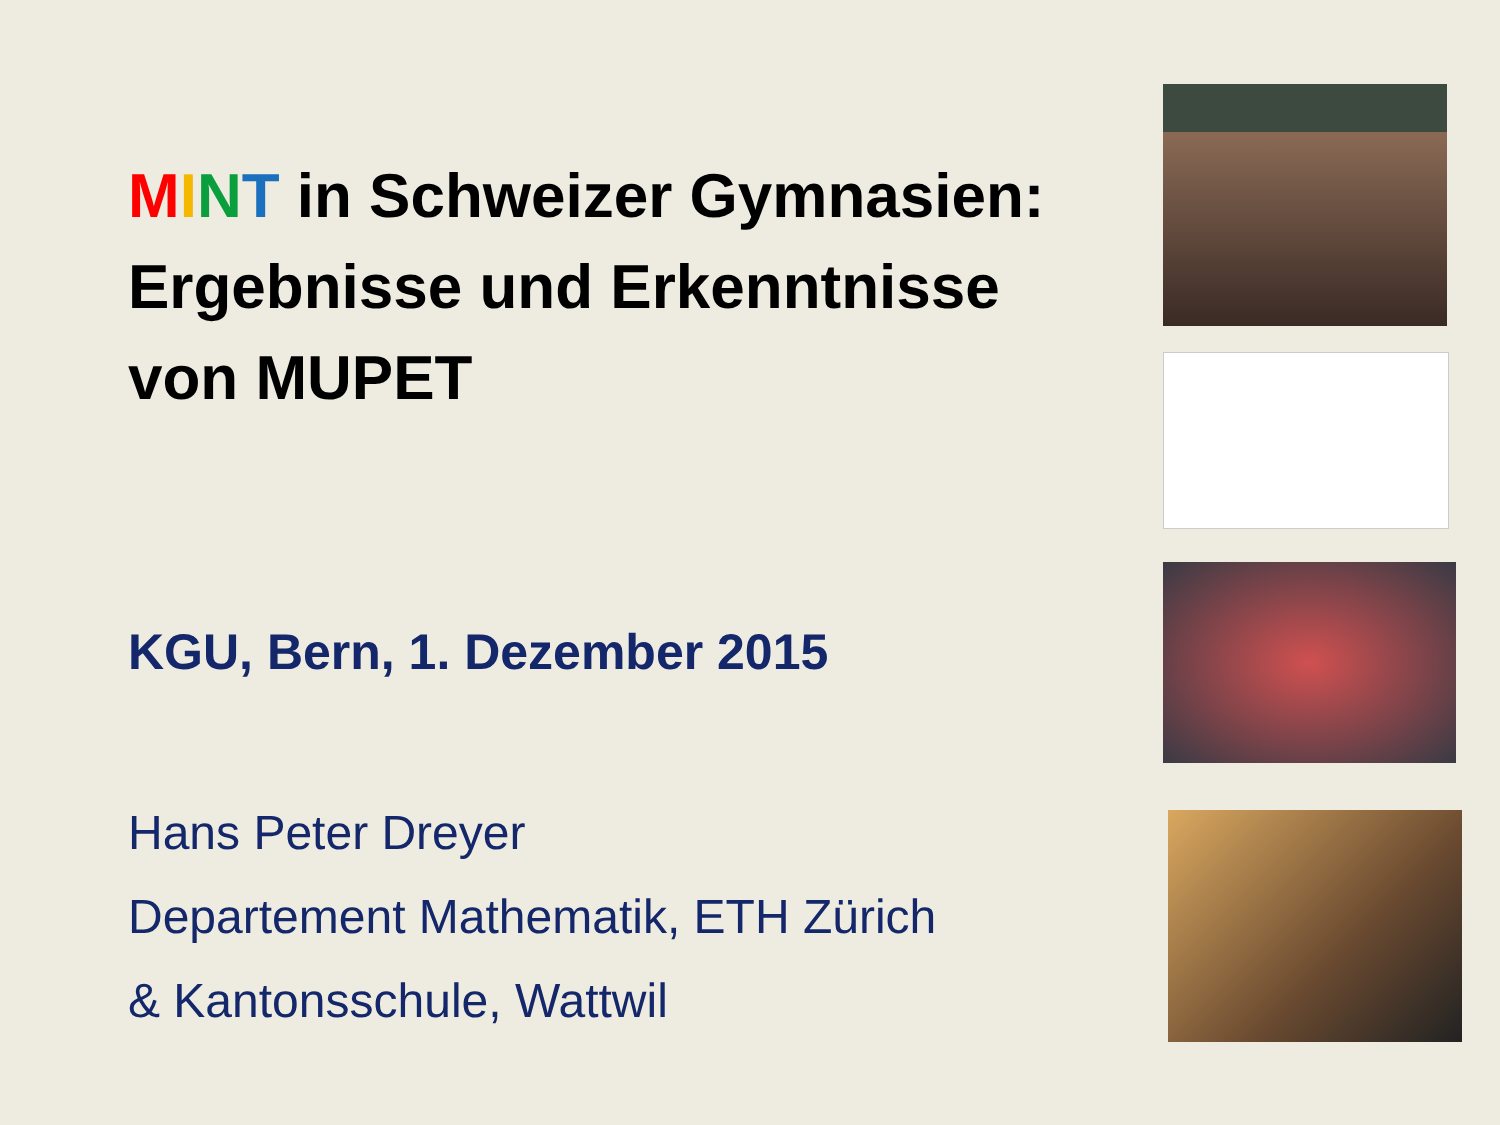MINT in Schweizer Gymnasien: Ergebnisse und Erkenntnisse von MUPET
KGU, Bern, 1. Dezember 2015
Hans Peter Dreyer
Departement Mathematik, ETH Zürich
& Kantonsschule, Wattwil